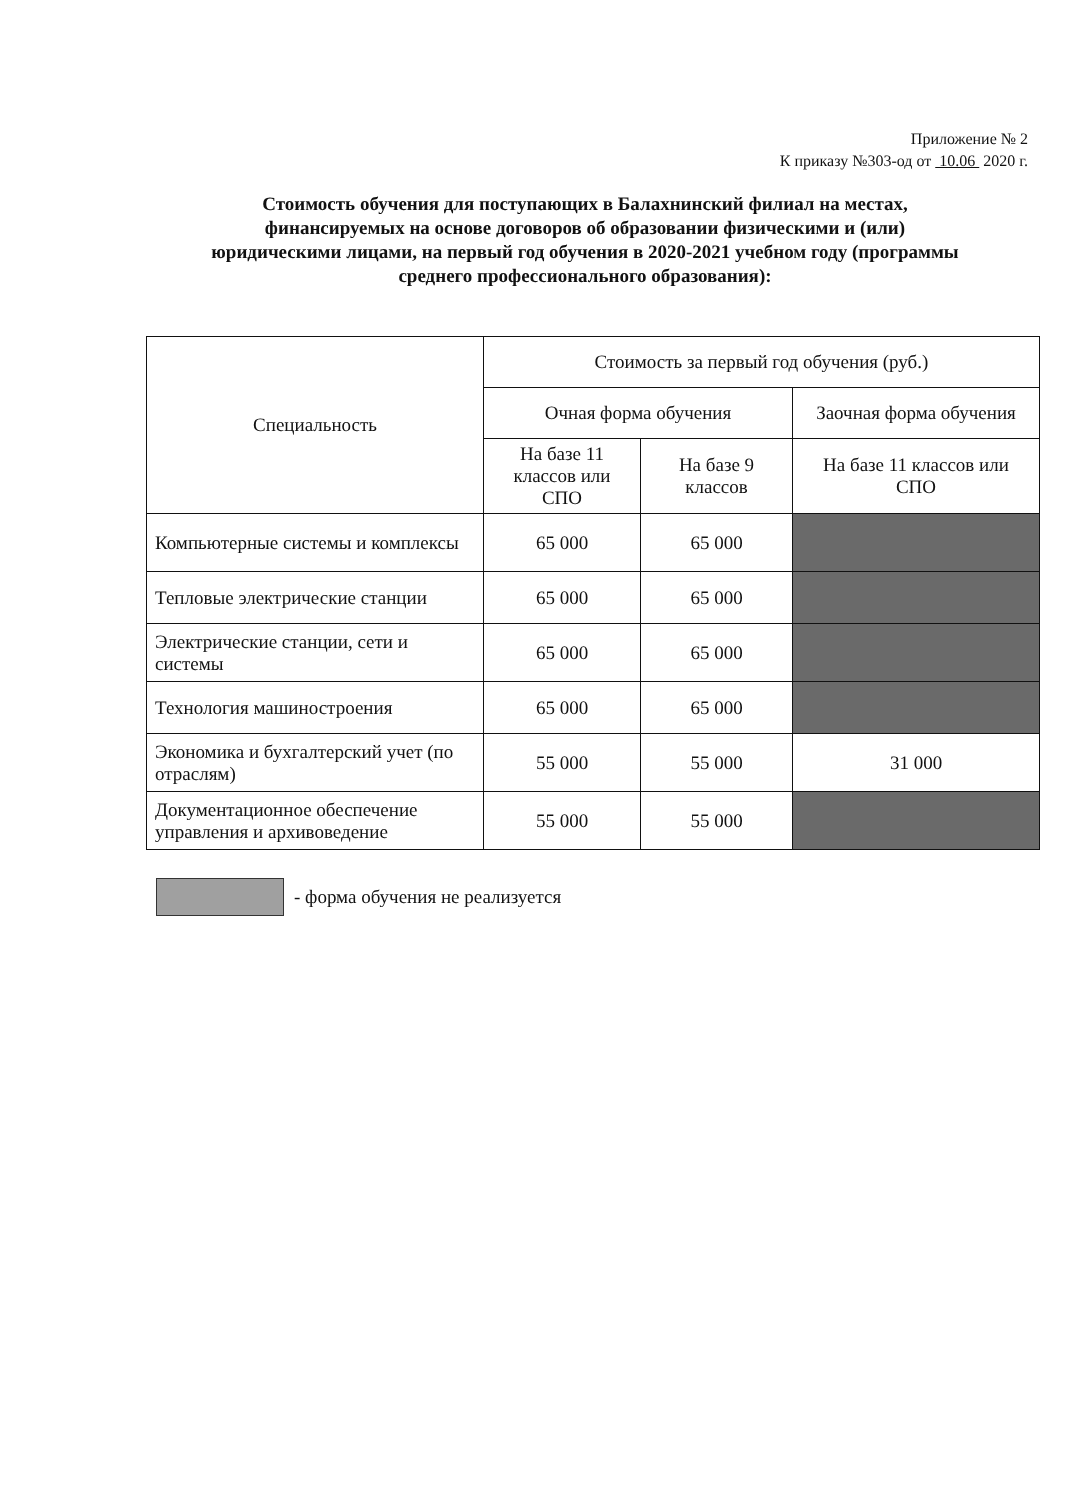Приложение № 2
К приказу №303-од от 10.06 2020 г.
Стоимость обучения для поступающих в Балахнинский филиал на местах, финансируемых на основе договоров об образовании физическими и (или) юридическими лицами, на первый год обучения в 2020-2021 учебном году (программы среднего профессионального образования):
| Специальность | Стоимость за первый год обучения (руб.) | | |
| --- | --- | --- | --- |
| | Очная форма обучения | | Заочная форма обучения |
| | На базе 11 классов или СПО | На базе 9 классов | На базе 11 классов или СПО |
| Компьютерные системы и комплексы | 65 000 | 65 000 | |
| Тепловые электрические станции | 65 000 | 65 000 | |
| Электрические станции, сети и системы | 65 000 | 65 000 | |
| Технология машиностроения | 65 000 | 65 000 | |
| Экономика и бухгалтерский учет (по отраслям) | 55 000 | 55 000 | 31 000 |
| Документационное обеспечение управления и архивоведение | 55 000 | 55 000 | |
- форма обучения не реализуется